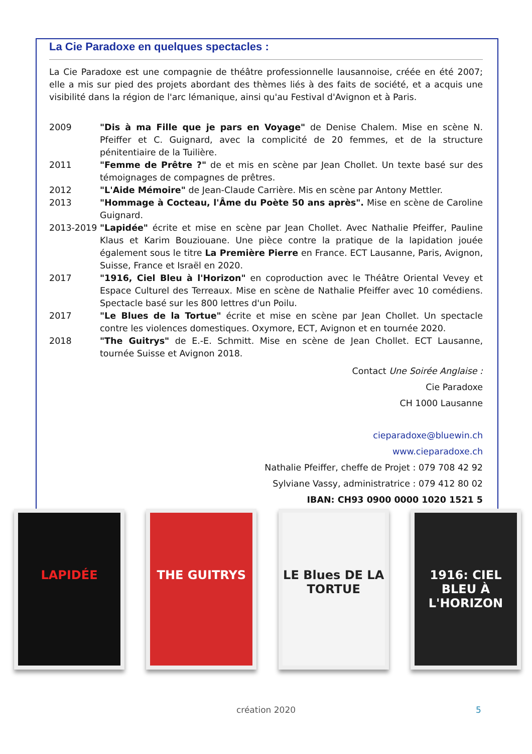La Cie Paradoxe en quelques spectacles :
La Cie Paradoxe est une compagnie de théâtre professionnelle lausannoise, créée en été 2007; elle a mis sur pied des projets abordant des thèmes liés à des faits de société, et a acquis une visibilité dans la région de l'arc lémanique, ainsi qu'au Festival d'Avignon et à Paris.
2009 "Dis à ma Fille que je pars en Voyage" de Denise Chalem. Mise en scène N. Pfeiffer et C. Guignard, avec la complicité de 20 femmes, et de la structure pénitentiaire de la Tuilière.
2011 "Femme de Prêtre ?" de et mis en scène par Jean Chollet. Un texte basé sur des témoignages de compagnes de prêtres.
2012 "L'Aide Mémoire" de Jean-Claude Carrière. Mis en scène par Antony Mettler.
2013 "Hommage à Cocteau, l'Âme du Poète 50 ans après". Mise en scène de Caroline Guignard.
2013-2019 "Lapidée" écrite et mise en scène par Jean Chollet. Avec Nathalie Pfeiffer, Pauline Klaus et Karim Bouziouane. Une pièce contre la pratique de la lapidation jouée également sous le titre La Première Pierre en France. ECT Lausanne, Paris, Avignon, Suisse, France et Israël en 2020.
2017 "1916, Ciel Bleu à l'Horizon" en coproduction avec le Théâtre Oriental Vevey et Espace Culturel des Terreaux. Mise en scène de Nathalie Pfeiffer avec 10 comédiens. Spectacle basé sur les 800 lettres d'un Poilu.
2017 "Le Blues de la Tortue" écrite et mise en scène par Jean Chollet. Un spectacle contre les violences domestiques. Oxymore, ECT, Avignon et en tournée 2020.
2018 "The Guitrys" de E.-E. Schmitt. Mise en scène de Jean Chollet. ECT Lausanne, tournée Suisse et Avignon 2018.
Contact Une Soirée Anglaise :
Cie Paradoxe
CH 1000 Lausanne
cieparadoxe@bluewin.ch
www.cieparadoxe.ch
Nathalie Pfeiffer, cheffe de Projet : 079 708 42 92
Sylviane Vassy, administratrice : 079 412 80 02
IBAN: CH93 0900 0000 1020 1521 5
LAPIDÉE THE GUITRYS LE Blues DE LA TORTUE
1916: CIEL BLEU À L'HORIZON
création 2020 5